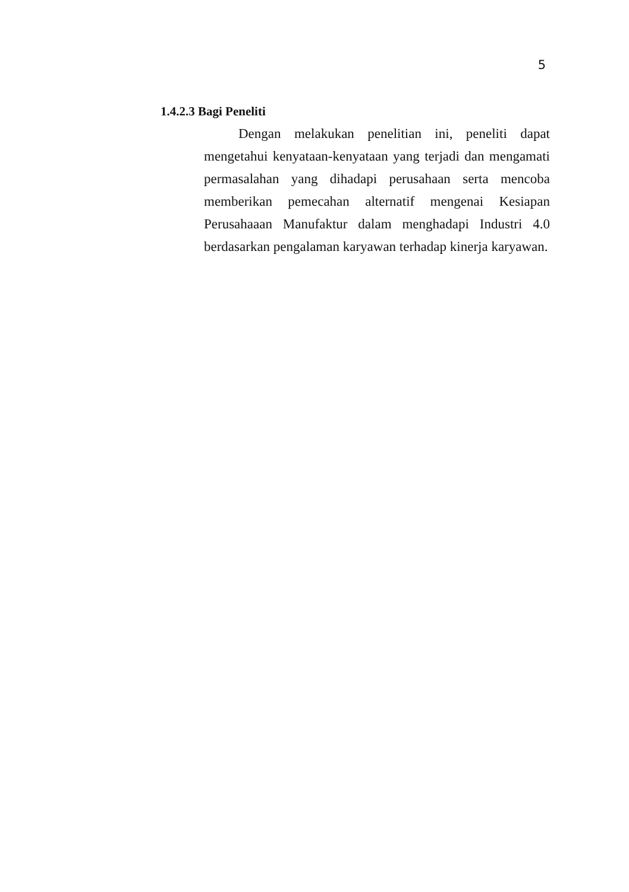5
1.4.2.3 Bagi Peneliti
Dengan melakukan penelitian ini, peneliti dapat mengetahui kenyataan-kenyataan yang terjadi dan mengamati permasalahan yang dihadapi perusahaan serta mencoba memberikan pemecahan alternatif mengenai Kesiapan Perusahaaan Manufaktur dalam menghadapi Industri 4.0 berdasarkan pengalaman karyawan terhadap kinerja karyawan.